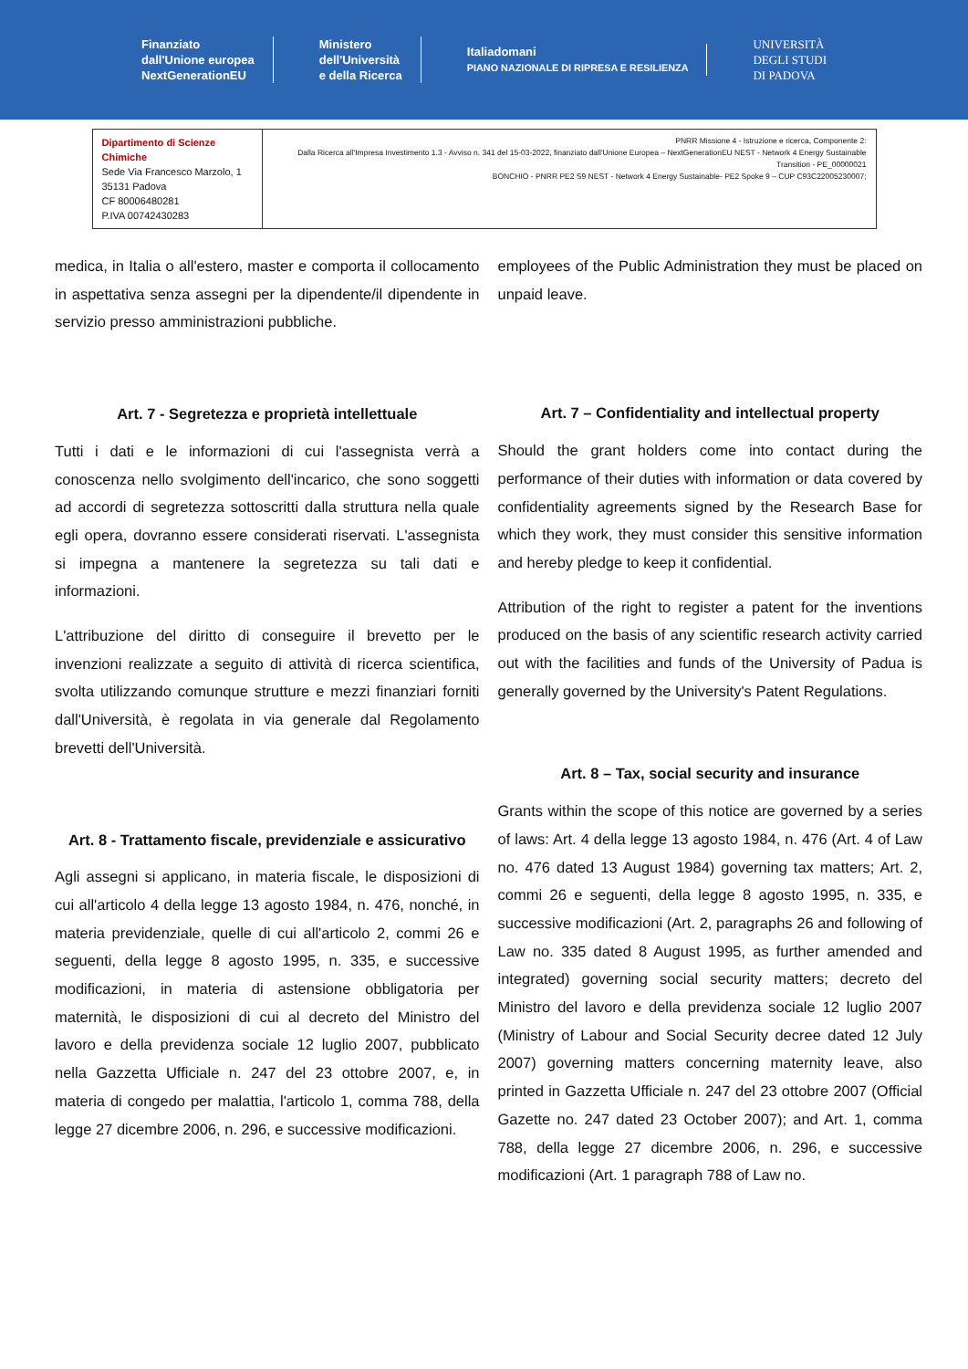Finanziato
dall'Unione europea
NextGenerationEU
Ministero
dell'Università
e della Ricerca
Italiadomani
PIANO NAZIONALE DI RIPRESA E RESILIENZA
UNIVERSITÀ
DEGLI STUDI
DI PADOVA
| Dipartimento di Scienze Chimiche Sede Via Francesco Marzolo, 1 35131 Padova CF 80006480281 P.IVA 00742430283 | PNRR Missione 4 - Istruzione e ricerca, Componente 2: Dalla Ricerca all'Impresa Investimento 1.3 - Avviso n. 341 del 15-03-2022, finanziato dall'Unione Europea – NextGenerationEU NEST - Network 4 Energy Sustainable Transition - PE_00000021 BONCHIO - PNRR PE2 S9 NEST - Network 4 Energy Sustainable- PE2 Spoke 9 – CUP C93C22005230007; |
medica, in Italia o all'estero, master e comporta il collocamento in aspettativa senza assegni per la dipendente/il dipendente in servizio presso amministrazioni pubbliche.
Art. 7 - Segretezza e proprietà intellettuale
Tutti i dati e le informazioni di cui l'assegnista verrà a conoscenza nello svolgimento dell'incarico, che sono soggetti ad accordi di segretezza sottoscritti dalla struttura nella quale egli opera, dovranno essere considerati riservati. L'assegnista si impegna a mantenere la segretezza su tali dati e informazioni.
L'attribuzione del diritto di conseguire il brevetto per le invenzioni realizzate a seguito di attività di ricerca scientifica, svolta utilizzando comunque strutture e mezzi finanziari forniti dall'Università, è regolata in via generale dal Regolamento brevetti dell'Università.
Art. 8 - Trattamento fiscale, previdenziale e assicurativo
Agli assegni si applicano, in materia fiscale, le disposizioni di cui all'articolo 4 della legge 13 agosto 1984, n. 476, nonché, in materia previdenziale, quelle di cui all'articolo 2, commi 26 e seguenti, della legge 8 agosto 1995, n. 335, e successive modificazioni, in materia di astensione obbligatoria per maternità, le disposizioni di cui al decreto del Ministro del lavoro e della previdenza sociale 12 luglio 2007, pubblicato nella Gazzetta Ufficiale n. 247 del 23 ottobre 2007, e, in materia di congedo per malattia, l'articolo 1, comma 788, della legge 27 dicembre 2006, n. 296, e successive modificazioni.
employees of the Public Administration they must be placed on unpaid leave.
Art. 7 – Confidentiality and intellectual property
Should the grant holders come into contact during the performance of their duties with information or data covered by confidentiality agreements signed by the Research Base for which they work, they must consider this sensitive information and hereby pledge to keep it confidential.
Attribution of the right to register a patent for the inventions produced on the basis of any scientific research activity carried out with the facilities and funds of the University of Padua is generally governed by the University's Patent Regulations.
Art. 8 – Tax, social security and insurance
Grants within the scope of this notice are governed by a series of laws: Art. 4 della legge 13 agosto 1984, n. 476 (Art. 4 of Law no. 476 dated 13 August 1984) governing tax matters; Art. 2, commi 26 e seguenti, della legge 8 agosto 1995, n. 335, e successive modificazioni (Art. 2, paragraphs 26 and following of Law no. 335 dated 8 August 1995, as further amended and integrated) governing social security matters; decreto del Ministro del lavoro e della previdenza sociale 12 luglio 2007 (Ministry of Labour and Social Security decree dated 12 July 2007) governing matters concerning maternity leave, also printed in Gazzetta Ufficiale n. 247 del 23 ottobre 2007 (Official Gazette no. 247 dated 23 October 2007); and Art. 1, comma 788, della legge 27 dicembre 2006, n. 296, e successive modificazioni (Art. 1 paragraph 788 of Law no.